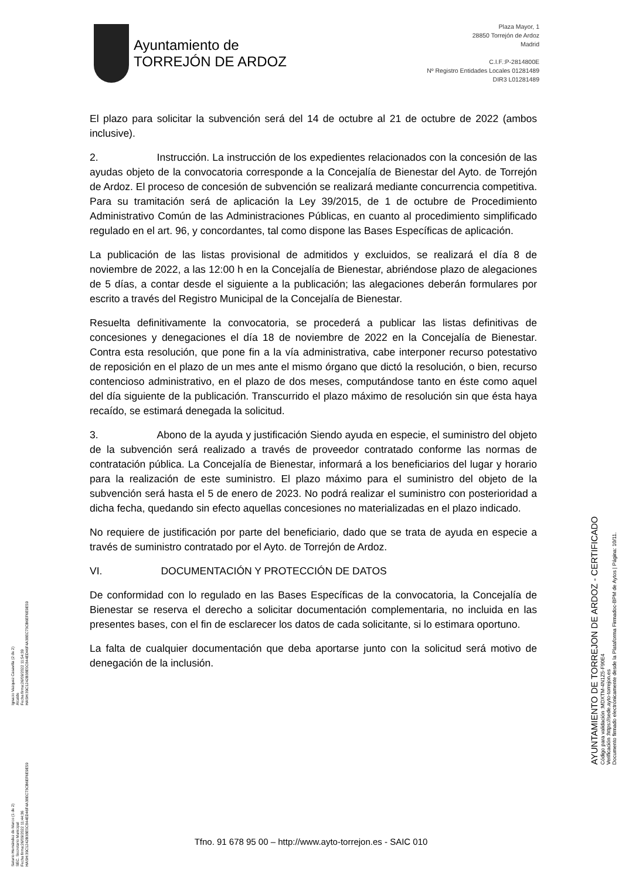Ayuntamiento de
TORREJÓN DE ARDOZ
Plaza Mayor, 1
28850 Torrejón de Ardoz
Madrid
C.I.F.:P-2814800E
Nº Registro Entidades Locales 01281489
DIR3 L01281489
El plazo para solicitar la subvención será del 14 de octubre al 21 de octubre de 2022 (ambos inclusive).
2. Instrucción. La instrucción de los expedientes relacionados con la concesión de las ayudas objeto de la convocatoria corresponde a la Concejalía de Bienestar del Ayto. de Torrejón de Ardoz. El proceso de concesión de subvención se realizará mediante concurrencia competitiva. Para su tramitación será de aplicación la Ley 39/2015, de 1 de octubre de Procedimiento Administrativo Común de las Administraciones Públicas, en cuanto al procedimiento simplificado regulado en el art. 96, y concordantes, tal como dispone las Bases Específicas de aplicación.
La publicación de las listas provisional de admitidos y excluidos, se realizará el día 8 de noviembre de 2022, a las 12:00 h en la Concejalía de Bienestar, abriéndose plazo de alegaciones de 5 días, a contar desde el siguiente a la publicación; las alegaciones deberán formulares por escrito a través del Registro Municipal de la Concejalía de Bienestar.
Resuelta definitivamente la convocatoria, se procederá a publicar las listas definitivas de concesiones y denegaciones el día 18 de noviembre de 2022 en la Concejalía de Bienestar. Contra esta resolución, que pone fin a la vía administrativa, cabe interponer recurso potestativo de reposición en el plazo de un mes ante el mismo órgano que dictó la resolución, o bien, recurso contencioso administrativo, en el plazo de dos meses, computándose tanto en éste como aquel del día siguiente de la publicación. Transcurrido el plazo máximo de resolución sin que ésta haya recaído, se estimará denegada la solicitud.
3. Abono de la ayuda y justificación Siendo ayuda en especie, el suministro del objeto de la subvención será realizado a través de proveedor contratado conforme las normas de contratación pública. La Concejalía de Bienestar, informará a los beneficiarios del lugar y horario para la realización de este suministro. El plazo máximo para el suministro del objeto de la subvención será hasta el 5 de enero de 2023. No podrá realizar el suministro con posterioridad a dicha fecha, quedando sin efecto aquellas concesiones no materializadas en el plazo indicado.
No requiere de justificación por parte del beneficiario, dado que se trata de ayuda en especie a través de suministro contratado por el Ayto. de Torrejón de Ardoz.
VI. DOCUMENTACIÓN Y PROTECCIÓN DE DATOS
De conformidad con lo regulado en las Bases Específicas de la convocatoria, la Concejalía de Bienestar se reserva el derecho a solicitar documentación complementaria, no incluida en las presentes bases, con el fin de esclarecer los datos de cada solicitante, si lo estimara oportuno.
La falta de cualquier documentación que deba aportarse junto con la solicitud será motivo de denegación de la inclusión.
Tfno. 91 678 95 00 – http://www.ayto-torrejon.es - SAIC 010
Saturio Hernández de Marco (1 de 2)
SEC. Secretario Municipal
Fecha firma:26/09/2022 11:44:36
HASH:39C1242B38E0C844ED46F4A38EC73CB6EF6E9E59
Ignacio Vazquez Casavilla (2 de 2)
Alcalde
Fecha firma:26/09/2022 11:54:39
HASH:39C1242B38E0C844ED46F4A38EC73CB6EF6E9E59
AYUNTAMIENTO DE TORREJON DE ARDOZ - CERTIFICADO
Código para validación :MDXTM-4N1Z5-F90E4
Verificación :https://sede.ayto-torrejon.es
Documento firmado electrónicamente desde la Plataforma Firmadoc-BPM de Aytos | Página: 10/11.